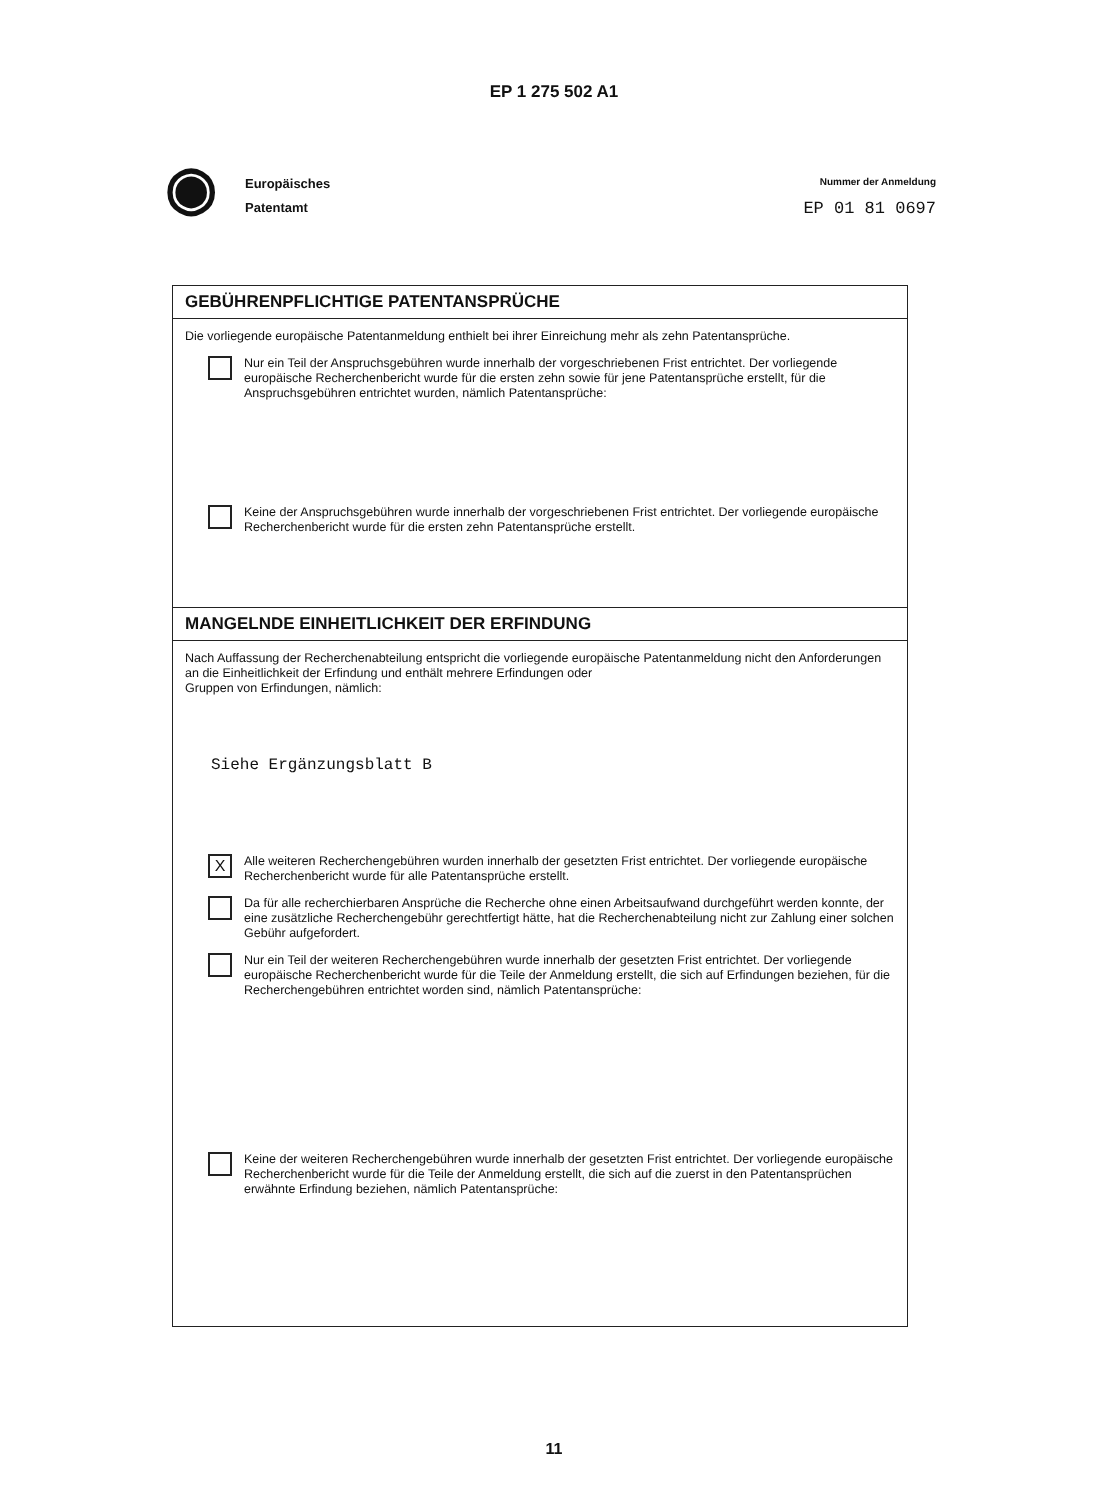EP 1 275 502 A1
◉
Europäisches
Patentamt
Nummer der Anmeldung
EP 01 81 0697
GEBÜHRENPFLICHTIGE PATENTANSPRÜCHE
Die vorliegende europäische Patentanmeldung enthielt bei ihrer Einreichung mehr als zehn Patentansprüche.
Nur ein Teil der Anspruchsgebühren wurde innerhalb der vorgeschriebenen Frist entrichtet. Der vorliegende europäische Recherchenbericht wurde für die ersten zehn sowie für jene Patentansprüche erstellt, für die Anspruchsgebühren entrichtet wurden, nämlich Patentansprüche:
Keine der Anspruchsgebühren wurde innerhalb der vorgeschriebenen Frist entrichtet. Der vorliegende europäische Recherchenbericht wurde für die ersten zehn Patentansprüche erstellt.
MANGELNDE EINHEITLICHKEIT DER ERFINDUNG
Nach Auffassung der Recherchenabteilung entspricht die vorliegende europäische Patentanmeldung nicht den Anforderungen an die Einheitlichkeit der Erfindung und enthält mehrere Erfindungen oder
Gruppen von Erfindungen, nämlich:
Siehe Ergänzungsblatt B
X
Alle weiteren Recherchengebühren wurden innerhalb der gesetzten Frist entrichtet. Der vorliegende europäische Recherchenbericht wurde für alle Patentansprüche erstellt.
Da für alle recherchierbaren Ansprüche die Recherche ohne einen Arbeitsaufwand durchgeführt werden konnte, der eine zusätzliche Recherchengebühr gerechtfertigt hätte, hat die Recherchenabteilung nicht zur Zahlung einer solchen Gebühr aufgefordert.
Nur ein Teil der weiteren Recherchengebühren wurde innerhalb der gesetzten Frist entrichtet. Der vorliegende europäische Recherchenbericht wurde für die Teile der Anmeldung erstellt, die sich auf Erfindungen beziehen, für die Recherchengebühren entrichtet worden sind, nämlich Patentansprüche:
Keine der weiteren Recherchengebühren wurde innerhalb der gesetzten Frist entrichtet. Der vorliegende europäische Recherchenbericht wurde für die Teile der Anmeldung erstellt, die sich auf die zuerst in den Patentansprüchen erwähnte Erfindung beziehen, nämlich Patentansprüche:
11